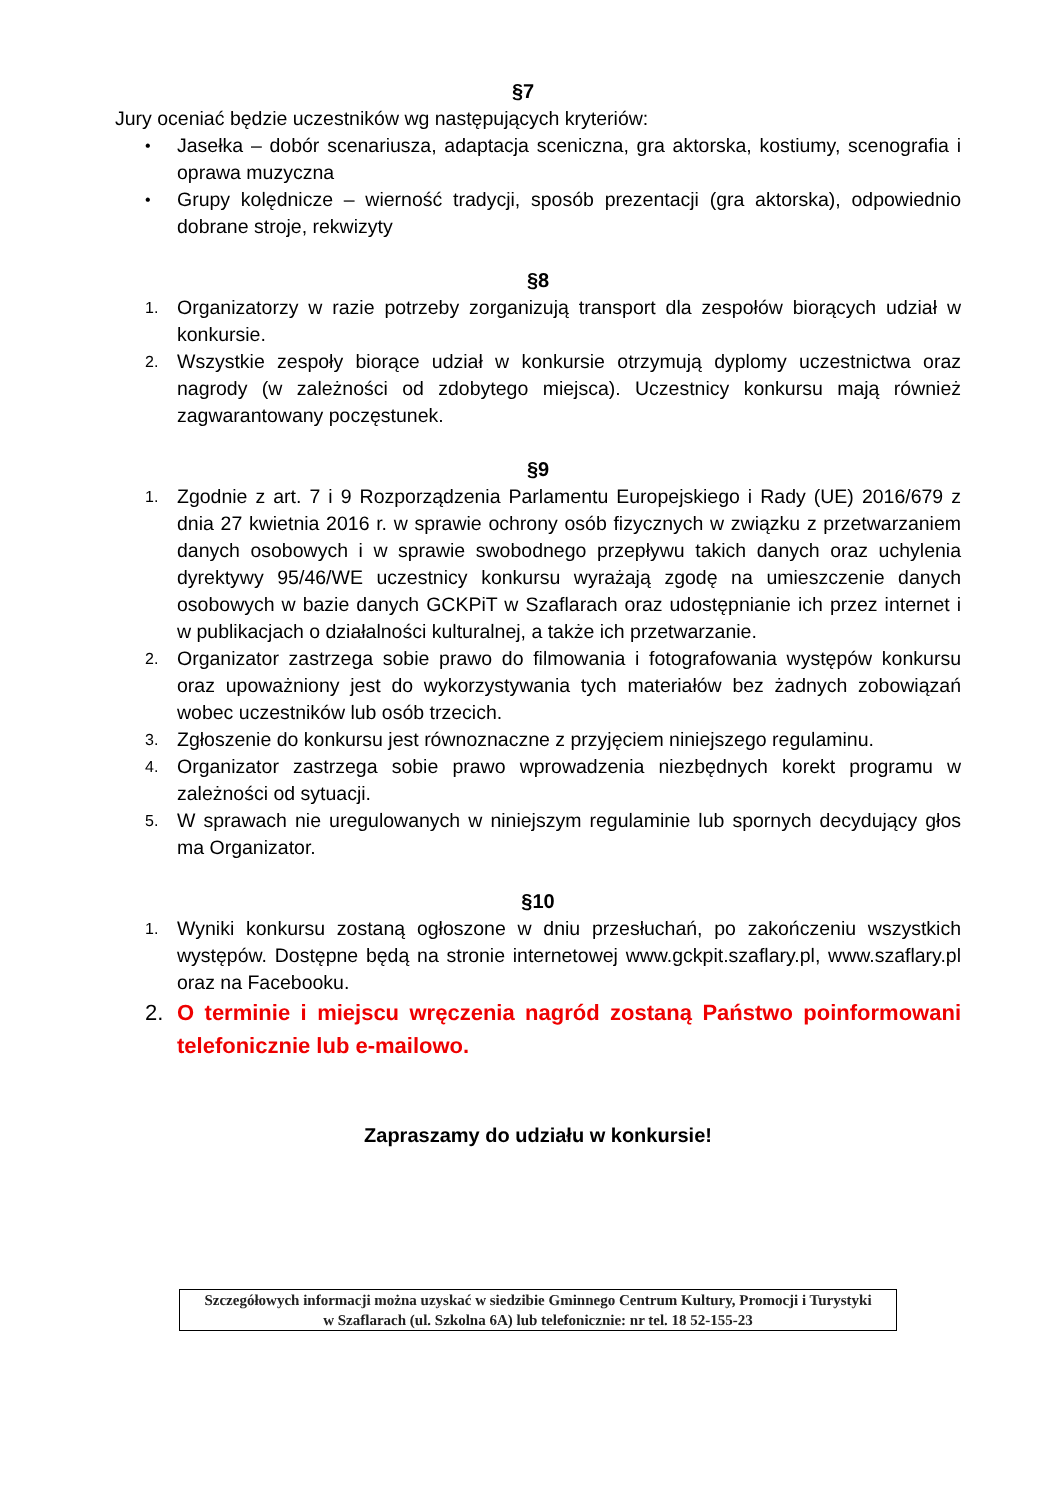§7
Jury oceniać będzie uczestników wg następujących kryteriów:
• Jasełka – dobór scenariusza, adaptacja sceniczna, gra aktorska, kostiumy, scenografia i oprawa muzyczna
• Grupy kolędnicze – wierność tradycji, sposób prezentacji (gra aktorska), odpowiednio dobrane stroje, rekwizyty
§8
1. Organizatorzy w razie potrzeby zorganizują transport dla zespołów biorących udział w konkursie.
2. Wszystkie zespoły biorące udział w konkursie otrzymują dyplomy uczestnictwa oraz nagrody (w zależności od zdobytego miejsca). Uczestnicy konkursu mają również zagwarantowany poczęstunek.
§9
1. Zgodnie z art. 7 i 9 Rozporządzenia Parlamentu Europejskiego i Rady (UE) 2016/679 z dnia 27 kwietnia 2016 r. w sprawie ochrony osób fizycznych w związku z przetwarzaniem danych osobowych i w sprawie swobodnego przepływu takich danych oraz uchylenia dyrektywy 95/46/WE uczestnicy konkursu wyrażają zgodę na umieszczenie danych osobowych w bazie danych GCKPiT w Szaflarach oraz udostępnianie ich przez internet i w publikacjach o działalności kulturalnej, a także ich przetwarzanie.
2. Organizator zastrzega sobie prawo do filmowania i fotografowania występów konkursu oraz upoważniony jest do wykorzystywania tych materiałów bez żadnych zobowiązań wobec uczestników lub osób trzecich.
3. Zgłoszenie do konkursu jest równoznaczne z przyjęciem niniejszego regulaminu.
4. Organizator zastrzega sobie prawo wprowadzenia niezbędnych korekt programu w zależności od sytuacji.
5. W sprawach nie uregulowanych w niniejszym regulaminie lub spornych decydujący głos ma Organizator.
§10
1. Wyniki konkursu zostaną ogłoszone w dniu przesłuchań, po zakończeniu wszystkich występów. Dostępne będą na stronie internetowej www.gckpit.szaflary.pl, www.szaflary.pl oraz na Facebooku.
2. O terminie i miejscu wręczenia nagród zostaną Państwo poinformowani telefonicznie lub e-mailowo.
Zapraszamy do udziału w konkursie!
Szczegółowych informacji można uzyskać w siedzibie Gminnego Centrum Kultury, Promocji i Turystyki
w Szaflarach (ul. Szkolna 6A) lub telefonicznie: nr tel. 18 52-155-23